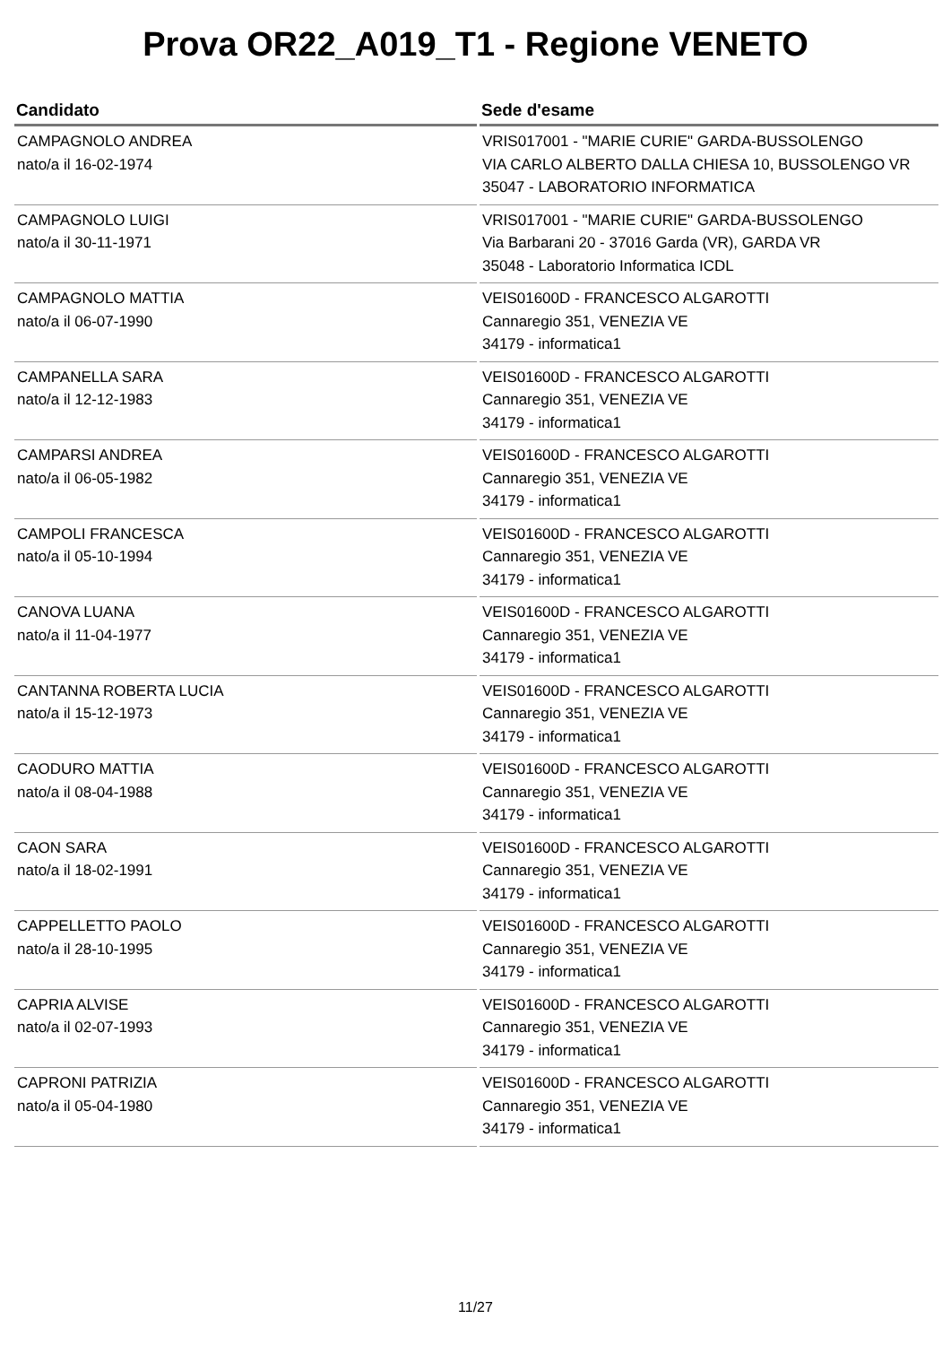Prova OR22_A019_T1 - Regione VENETO
| Candidato | Sede d'esame |
| --- | --- |
| CAMPAGNOLO ANDREA nato/a il 16-02-1974 | VRIS017001 - "MARIE CURIE" GARDA-BUSSOLENGO VIA CARLO ALBERTO DALLA CHIESA 10, BUSSOLENGO VR 35047 - LABORATORIO INFORMATICA |
| CAMPAGNOLO LUIGI nato/a il 30-11-1971 | VRIS017001 - "MARIE CURIE" GARDA-BUSSOLENGO Via Barbarani 20 - 37016 Garda (VR), GARDA VR 35048 - Laboratorio Informatica ICDL |
| CAMPAGNOLO MATTIA nato/a il 06-07-1990 | VEIS01600D - FRANCESCO ALGAROTTI Cannaregio 351, VENEZIA VE 34179 - informatica1 |
| CAMPANELLA SARA nato/a il 12-12-1983 | VEIS01600D - FRANCESCO ALGAROTTI Cannaregio 351, VENEZIA VE 34179 - informatica1 |
| CAMPARSI ANDREA nato/a il 06-05-1982 | VEIS01600D - FRANCESCO ALGAROTTI Cannaregio 351, VENEZIA VE 34179 - informatica1 |
| CAMPOLI FRANCESCA nato/a il 05-10-1994 | VEIS01600D - FRANCESCO ALGAROTTI Cannaregio 351, VENEZIA VE 34179 - informatica1 |
| CANOVA LUANA nato/a il 11-04-1977 | VEIS01600D - FRANCESCO ALGAROTTI Cannaregio 351, VENEZIA VE 34179 - informatica1 |
| CANTANNA ROBERTA LUCIA nato/a il 15-12-1973 | VEIS01600D - FRANCESCO ALGAROTTI Cannaregio 351, VENEZIA VE 34179 - informatica1 |
| CAODURO MATTIA nato/a il 08-04-1988 | VEIS01600D - FRANCESCO ALGAROTTI Cannaregio 351, VENEZIA VE 34179 - informatica1 |
| CAON SARA nato/a il 18-02-1991 | VEIS01600D - FRANCESCO ALGAROTTI Cannaregio 351, VENEZIA VE 34179 - informatica1 |
| CAPPELLETTO PAOLO nato/a il 28-10-1995 | VEIS01600D - FRANCESCO ALGAROTTI Cannaregio 351, VENEZIA VE 34179 - informatica1 |
| CAPRIA ALVISE nato/a il 02-07-1993 | VEIS01600D - FRANCESCO ALGAROTTI Cannaregio 351, VENEZIA VE 34179 - informatica1 |
| CAPRONI PATRIZIA nato/a il 05-04-1980 | VEIS01600D - FRANCESCO ALGAROTTI Cannaregio 351, VENEZIA VE 34179 - informatica1 |
11/27